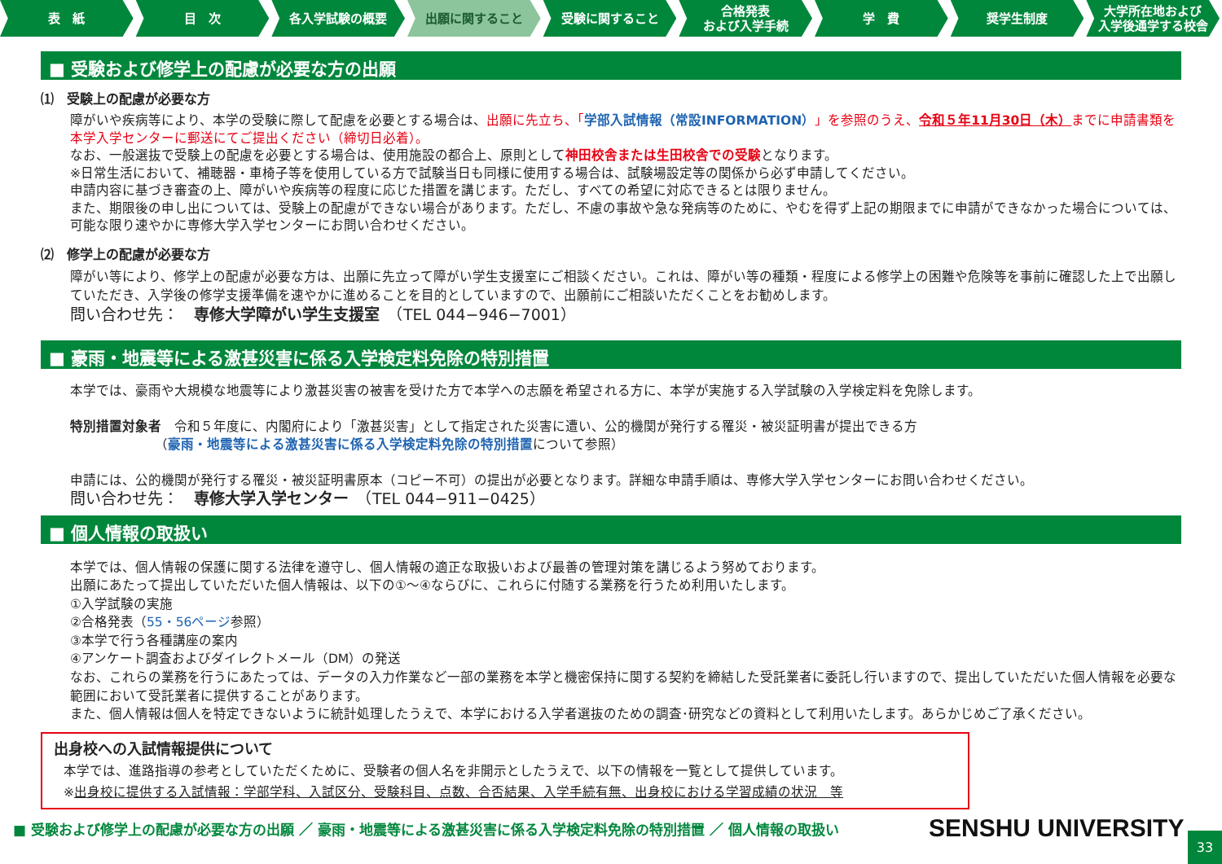表　紙 目　次 各入学試験の概要 出願に関すること 受験に関すること 合格発表
および入学手続
学　費 奨学生制度 大学所在地および
入学後通学する校舎
■ 受験および修学上の配慮が必要な方の出願
⑴　受験上の配慮が必要な方
障がいや疾病等により、本学の受験に際して配慮を必要とする場合は、出願に先立ち、「学部入試情報（常設INFORMATION）」を参照のうえ、令和５年11月30日（木）までに申請書類を本学入学センターに郵送にてご提出ください（締切日必着）。
なお、一般選抜で受験上の配慮を必要とする場合は、使用施設の都合上、原則として神田校舎または生田校舎での受験となります。
※日常生活において、補聴器・車椅子等を使用している方で試験当日も同様に使用する場合は、試験場設定等の関係から必ず申請してください。
申請内容に基づき審査の上、障がいや疾病等の程度に応じた措置を講じます。ただし、すべての希望に対応できるとは限りません。
また、期限後の申し出については、受験上の配慮ができない場合があります。ただし、不慮の事故や急な発病等のために、やむを得ず上記の期限までに申請ができなかった場合については、可能な限り速やかに専修大学入学センターにお問い合わせください。
⑵　修学上の配慮が必要な方
障がい等により、修学上の配慮が必要な方は、出願に先立って障がい学生支援室にご相談ください。これは、障がい等の種類・程度による修学上の困難や危険等を事前に確認した上で出願していただき、入学後の修学支援準備を速やかに進めることを目的としていますので、出願前にご相談いただくことをお勧めします。
問い合わせ先：　専修大学障がい学生支援室　（TEL 044−946−7001）
■ 豪雨・地震等による激甚災害に係る入学検定料免除の特別措置
本学では、豪雨や大規模な地震等により激甚災害の被害を受けた方で本学への志願を希望される方に、本学が実施する入学試験の入学検定料を免除します。
特別措置対象者　令和５年度に、内閣府により「激甚災害」として指定された災害に遭い、公的機関が発行する罹災・被災証明書が提出できる方
　　　　　　　（豪雨・地震等による激甚災害に係る入学検定料免除の特別措置について参照）
申請には、公的機関が発行する罹災・被災証明書原本（コピー不可）の提出が必要となります。詳細な申請手順は、専修大学入学センターにお問い合わせください。
問い合わせ先：　専修大学入学センター　（TEL 044−911−0425）
■ 個人情報の取扱い
本学では、個人情報の保護に関する法律を遵守し、個人情報の適正な取扱いおよび最善の管理対策を講じるよう努めております。
出願にあたって提出していただいた個人情報は、以下の①～④ならびに、これらに付随する業務を行うため利用いたします。
①入学試験の実施
②合格発表（55・56ページ参照）
③本学で行う各種講座の案内
④アンケート調査およびダイレクトメール（DM）の発送
なお、これらの業務を行うにあたっては、データの入力作業など一部の業務を本学と機密保持に関する契約を締結した受託業者に委託し行いますので、提出していただいた個人情報を必要な範囲において受託業者に提供することがあります。
また、個人情報は個人を特定できないように統計処理したうえで、本学における入学者選抜のための調査･研究などの資料として利用いたします。あらかじめご了承ください。
出身校への入試情報提供について
本学では、進路指導の参考としていただくために、受験者の個人名を非開示としたうえで、以下の情報を一覧として提供しています。
※出身校に提供する入試情報：学部学科、入試区分、受験科目、点数、合否結果、入学手続有無、出身校における学習成績の状況　等
■ 受験および修学上の配慮が必要な方の出願 ／ 豪雨・地震等による激甚災害に係る入学検定料免除の特別措置 ／ 個人情報の取扱い
SENSHU UNIVERSITY 33